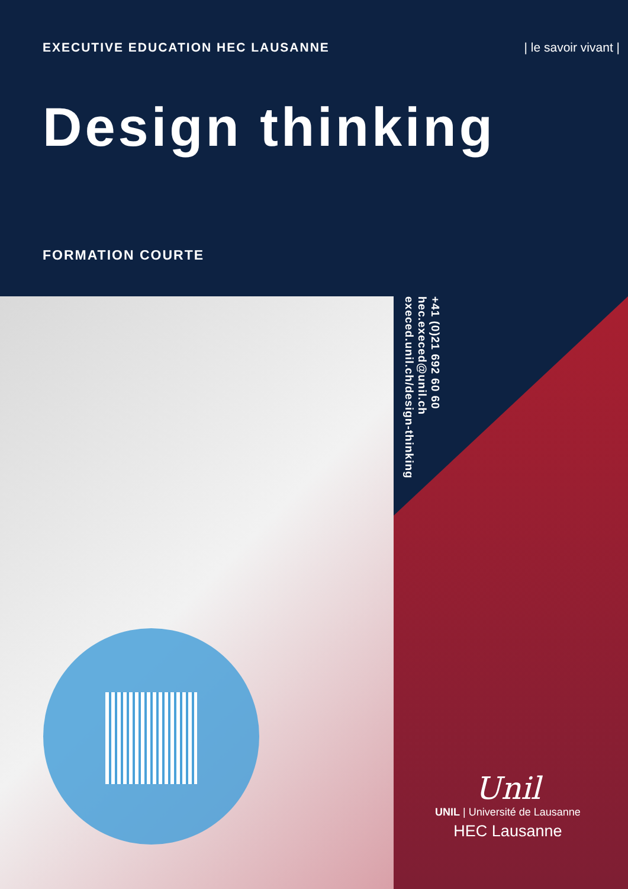EXECUTIVE EDUCATION HEC LAUSANNE | le savoir vivant |
Design thinking
FORMATION COURTE
+41 (0)21 692 60 60
hec.execed@unil.ch
execed.unil.ch/design-thinking
Unil
UNIL | Université de Lausanne
HEC Lausanne